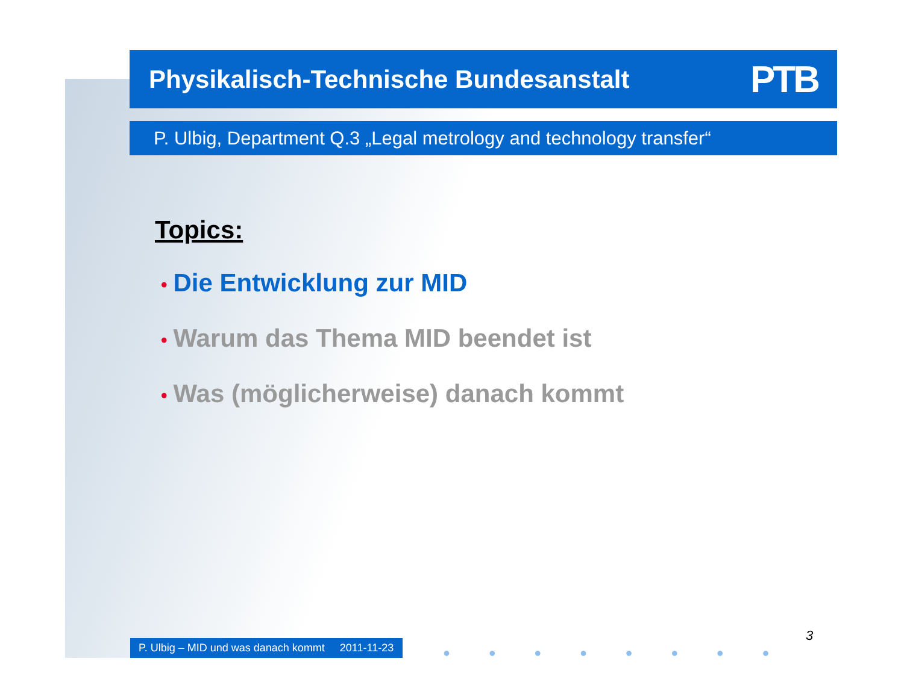Physikalisch-Technische Bundesanstalt PTB
P. Ulbig, Department Q.3 „Legal metrology and technology transfer“
Topics:
• Die Entwicklung zur MID
• Warum das Thema MID beendet ist
• Was (möglicherweise) danach kommt
P. Ulbig – MID und was danach kommt 2011-11-23
● ● ● ● ● ● ● ●
3